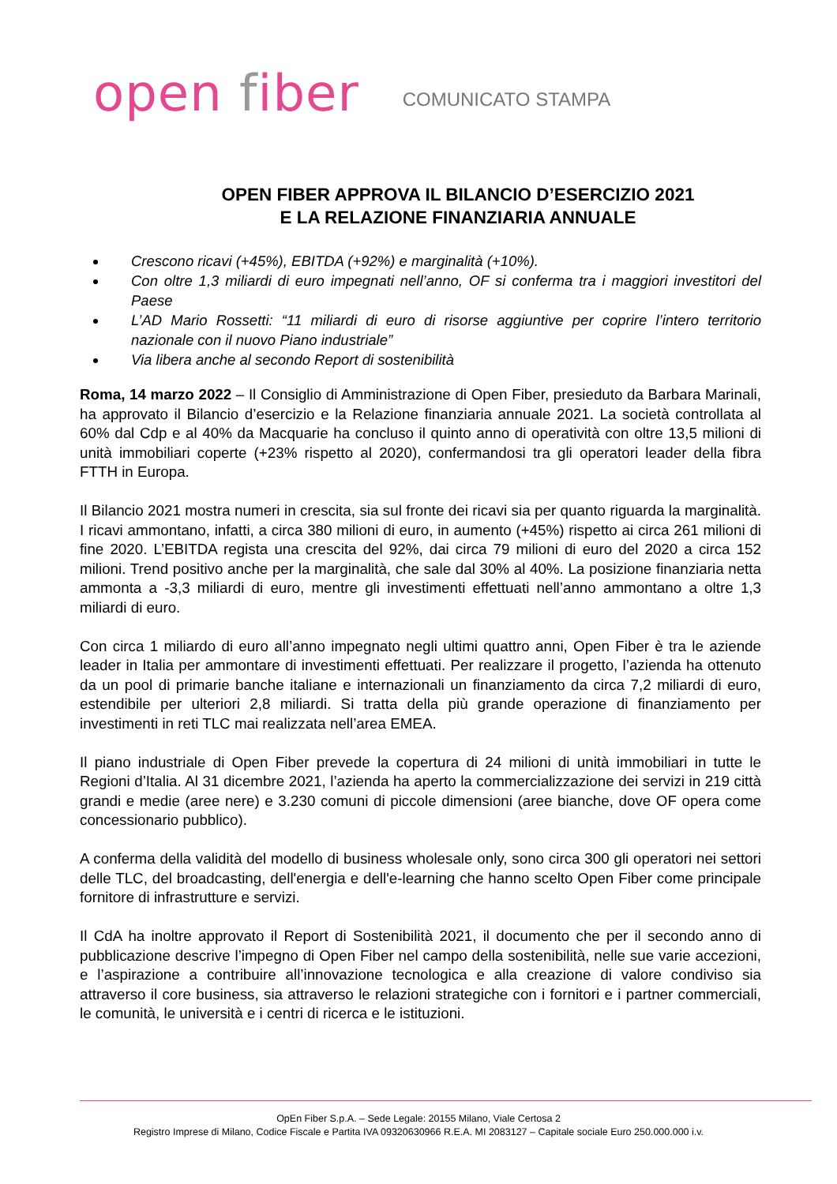open fiber
COMUNICATO STAMPA
OPEN FIBER APPROVA IL BILANCIO D’ESERCIZIO 2021
E LA RELAZIONE FINANZIARIA ANNUALE
Crescono ricavi (+45%), EBITDA (+92%) e marginalità (+10%).
Con oltre 1,3 miliardi di euro impegnati nell’anno, OF si conferma tra i maggiori investitori del Paese
L’AD Mario Rossetti: “11 miliardi di euro di risorse aggiuntive per coprire l’intero territorio nazionale con il nuovo Piano industriale”
Via libera anche al secondo Report di sostenibilità
Roma, 14 marzo 2022 – Il Consiglio di Amministrazione di Open Fiber, presieduto da Barbara Marinali, ha approvato il Bilancio d’esercizio e la Relazione finanziaria annuale 2021. La società controllata al 60% dal Cdp e al 40% da Macquarie ha concluso il quinto anno di operatività con oltre 13,5 milioni di unità immobiliari coperte (+23% rispetto al 2020), confermandosi tra gli operatori leader della fibra FTTH in Europa.
Il Bilancio 2021 mostra numeri in crescita, sia sul fronte dei ricavi sia per quanto riguarda la marginalità. I ricavi ammontano, infatti, a circa 380 milioni di euro, in aumento (+45%) rispetto ai circa 261 milioni di fine 2020. L’EBITDA regista una crescita del 92%, dai circa 79 milioni di euro del 2020 a circa 152 milioni. Trend positivo anche per la marginalità, che sale dal 30% al 40%. La posizione finanziaria netta ammonta a -3,3 miliardi di euro, mentre gli investimenti effettuati nell’anno ammontano a oltre 1,3 miliardi di euro.
Con circa 1 miliardo di euro all’anno impegnato negli ultimi quattro anni, Open Fiber è tra le aziende leader in Italia per ammontare di investimenti effettuati. Per realizzare il progetto, l’azienda ha ottenuto da un pool di primarie banche italiane e internazionali un finanziamento da circa 7,2 miliardi di euro, estendibile per ulteriori 2,8 miliardi. Si tratta della più grande operazione di finanziamento per investimenti in reti TLC mai realizzata nell’area EMEA.
Il piano industriale di Open Fiber prevede la copertura di 24 milioni di unità immobiliari in tutte le Regioni d’Italia. Al 31 dicembre 2021, l’azienda ha aperto la commercializzazione dei servizi in 219 città grandi e medie (aree nere) e 3.230 comuni di piccole dimensioni (aree bianche, dove OF opera come concessionario pubblico).
A conferma della validità del modello di business wholesale only, sono circa 300 gli operatori nei settori delle TLC, del broadcasting, dell'energia e dell'e-learning che hanno scelto Open Fiber come principale fornitore di infrastrutture e servizi.
Il CdA ha inoltre approvato il Report di Sostenibilità 2021, il documento che per il secondo anno di pubblicazione descrive l’impegno di Open Fiber nel campo della sostenibilità, nelle sue varie accezioni, e l’aspirazione a contribuire all’innovazione tecnologica e alla creazione di valore condiviso sia attraverso il core business, sia attraverso le relazioni strategiche con i fornitori e i partner commerciali, le comunità, le università e i centri di ricerca e le istituzioni.
OpEn Fiber S.p.A. – Sede Legale: 20155 Milano, Viale Certosa 2
Registro Imprese di Milano, Codice Fiscale e Partita IVA 09320630966 R.E.A. MI 2083127 – Capitale sociale Euro 250.000.000 i.v.